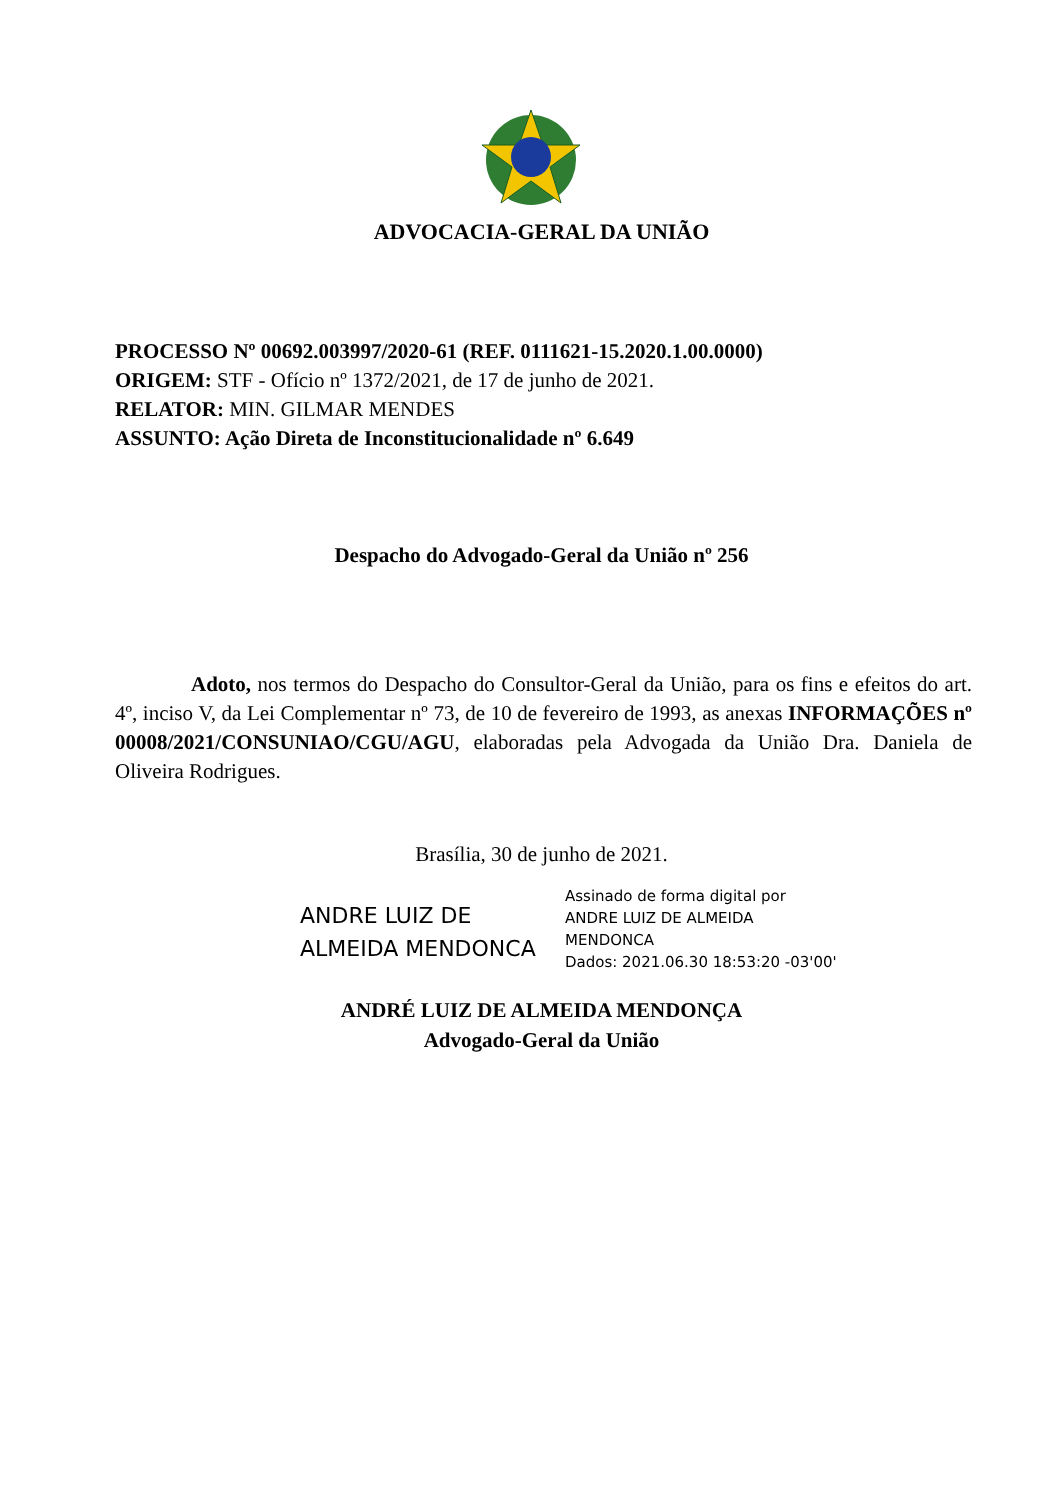ADVOCACIA-GERAL DA UNIÃO
PROCESSO Nº 00692.003997/2020-61 (REF. 0111621-15.2020.1.00.0000)
ORIGEM: STF - Ofício nº 1372/2021, de 17 de junho de 2021.
RELATOR: MIN. GILMAR MENDES
ASSUNTO: Ação Direta de Inconstitucionalidade nº 6.649
Despacho do Advogado-Geral da União nº 256
Adoto, nos termos do Despacho do Consultor-Geral da União, para os fins e efeitos do art. 4º, inciso V, da Lei Complementar nº 73, de 10 de fevereiro de 1993, as anexas INFORMAÇÕES nº 00008/2021/CONSUNIAO/CGU/AGU, elaboradas pela Advogada da União Dra. Daniela de Oliveira Rodrigues.
Brasília, 30 de junho de 2021.
ANDRE LUIZ DE
ALMEIDA MENDONCA
Assinado de forma digital por
ANDRE LUIZ DE ALMEIDA
MENDONCA
Dados: 2021.06.30 18:53:20 -03'00'
ANDRÉ LUIZ DE ALMEIDA MENDONÇA
Advogado-Geral da União